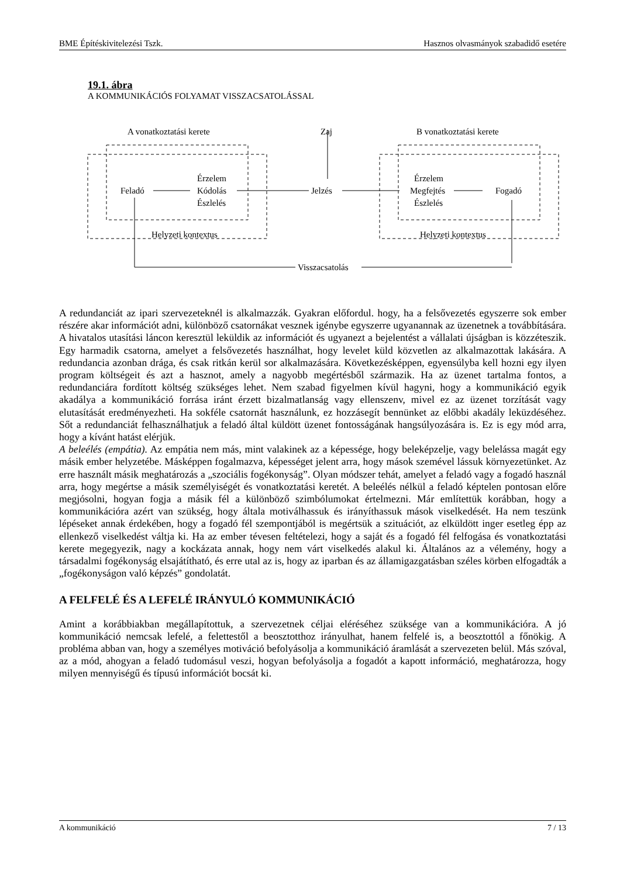BME Építéskivitelezési Tszk. Hasznos olvasmányok szabadidő esetére
19.1. ábra
A KOMMUNIKÁCIÓS FOLYAMAT VISSZACSATOLÁSSAL
A vonatkoztatási kerete
Zaj
B vonatkoztatási kerete
Érzelem
Feladó
Kódolás
Észlelés
Jelzés
Érzelem
Megfejtés
Észlelés
Fogadó
Helyzeti kontextus
Helyzeti kontextus
Visszacsatolás
A redundanciát az ipari szervezeteknél is alkalmazzák. Gyakran előfordul. hogy, ha a felsővezetés egyszerre sok ember részére akar információt adni, különböző csatornákat vesznek igénybe egyszerre ugyanannak az üzenetnek a továbbítására. A hivatalos utasítási láncon keresztül leküldik az információt és ugyanezt a bejelentést a vállalati újságban is közzéteszik. Egy harmadik csatorna, amelyet a felsővezetés használhat, hogy levelet küld közvetlen az alkalmazottak lakására. A redundancia azonban drága, és csak ritkán kerül sor alkalmazására. Következésképpen, egyensúlyba kell hozni egy ilyen program költségeit és azt a hasznot, amely a nagyobb megértésből származik. Ha az üzenet tartalma fontos, a redundanciára fordított költség szükséges lehet. Nem szabad figyelmen kívül hagyni, hogy a kommunikáció egyik akadálya a kommunikáció forrása iránt érzett bizalmatlanság vagy ellenszenv, mivel ez az üzenet torzítását vagy elutasítását eredményezheti. Ha sokféle csatornát használunk, ez hozzásegít bennünket az előbbi akadály leküzdéséhez. Sőt a redundanciát felhasználhatjuk a feladó által küldött üzenet fontosságának hangsúlyozására is. Ez is egy mód arra, hogy a kívánt hatást elérjük.
A beleélés (empátia). Az empátia nem más, mint valakinek az a képessége, hogy beleképzelje, vagy belelássa magát egy másik ember helyzetébe. Másképpen fogalmazva, képességet jelent arra, hogy mások szemével lássuk környezetünket. Az erre használt másik meghatározás a „szociális fogékonyság”. Olyan módszer tehát, amelyet a feladó vagy a fogadó használ arra, hogy megértse a másik személyiségét és vonatkoztatási keretét. A beleélés nélkül a feladó képtelen pontosan előre megjósolni, hogyan fogja a másik fél a különböző szimbólumokat értelmezni. Már említettük korábban, hogy a kommunikációra azért van szükség, hogy általa motiválhassuk és irányíthassuk mások viselkedését. Ha nem teszünk lépéseket annak érdekében, hogy a fogadó fél szempontjából is megértsük a szituációt, az elküldött inger esetleg épp az ellenkező viselkedést váltja ki. Ha az ember tévesen feltételezi, hogy a saját és a fogadó fél felfogása és vonatkoztatási kerete megegyezik, nagy a kockázata annak, hogy nem várt viselkedés alakul ki. Általános az a vélemény, hogy a társadalmi fogékonyság elsajátítható, és erre utal az is, hogy az iparban és az államigazgatásban széles körben elfogadták a „fogékonyságon való képzés” gondolatát.
A FELFELÉ ÉS A LEFELÉ IRÁNYULÓ KOMMUNIKÁCIÓ
Amint a korábbiakban megállapítottuk, a szervezetnek céljai eléréséhez szüksége van a kommunikációra. A jó kommunikáció nemcsak lefelé, a felettestől a beosztotthoz irányulhat, hanem felfelé is, a beosztottól a főnökig. A probléma abban van, hogy a személyes motiváció befolyásolja a kommunikáció áramlását a szervezeten belül. Más szóval, az a mód, ahogyan a feladó tudomásul veszi, hogyan befolyásolja a fogadót a kapott információ, meghatározza, hogy milyen mennyiségű és típusú információt bocsát ki.
A kommunikáció 7 / 13